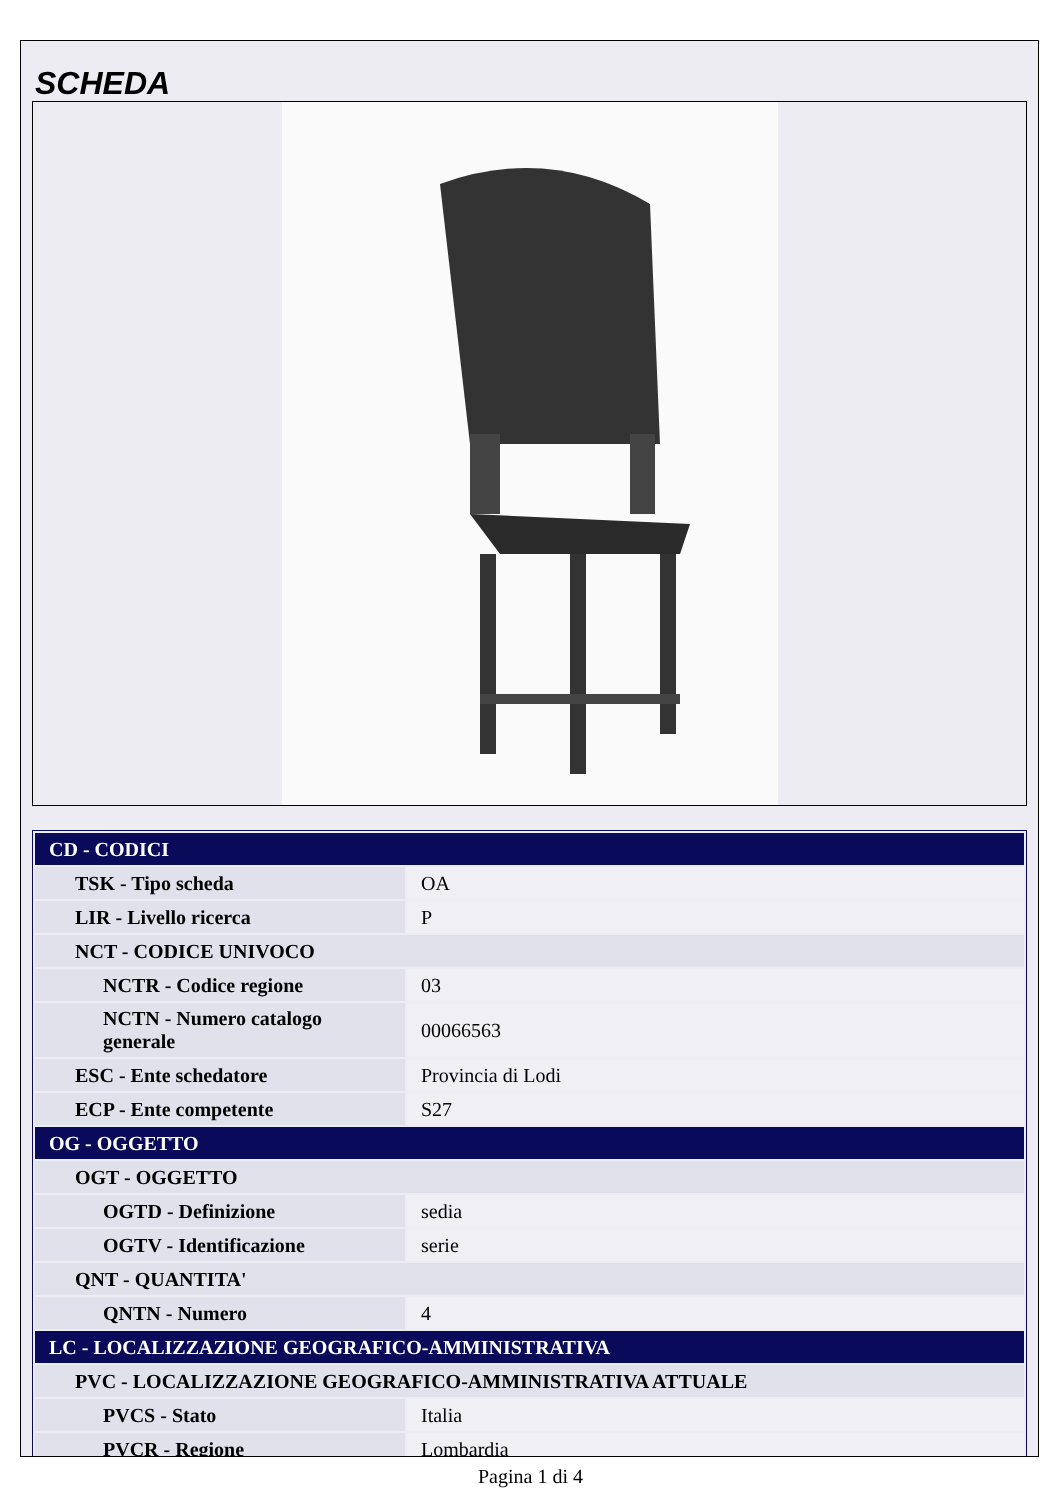SCHEDA
| CD - CODICI | |
| TSK - Tipo scheda | OA |
| LIR - Livello ricerca | P |
| NCT - CODICE UNIVOCO | |
| NCTR - Codice regione | 03 |
| NCTN - Numero catalogo generale | 00066563 |
| ESC - Ente schedatore | Provincia di Lodi |
| ECP - Ente competente | S27 |
| OG - OGGETTO | |
| OGT - OGGETTO | |
| OGTD - Definizione | sedia |
| OGTV - Identificazione | serie |
| QNT - QUANTITA' | |
| QNTN - Numero | 4 |
| LC - LOCALIZZAZIONE GEOGRAFICO-AMMINISTRATIVA | |
| PVC - LOCALIZZAZIONE GEOGRAFICO-AMMINISTRATIVA ATTUALE | |
| PVCS - Stato | Italia |
| PVCR - Regione | Lombardia |
Pagina 1 di 4